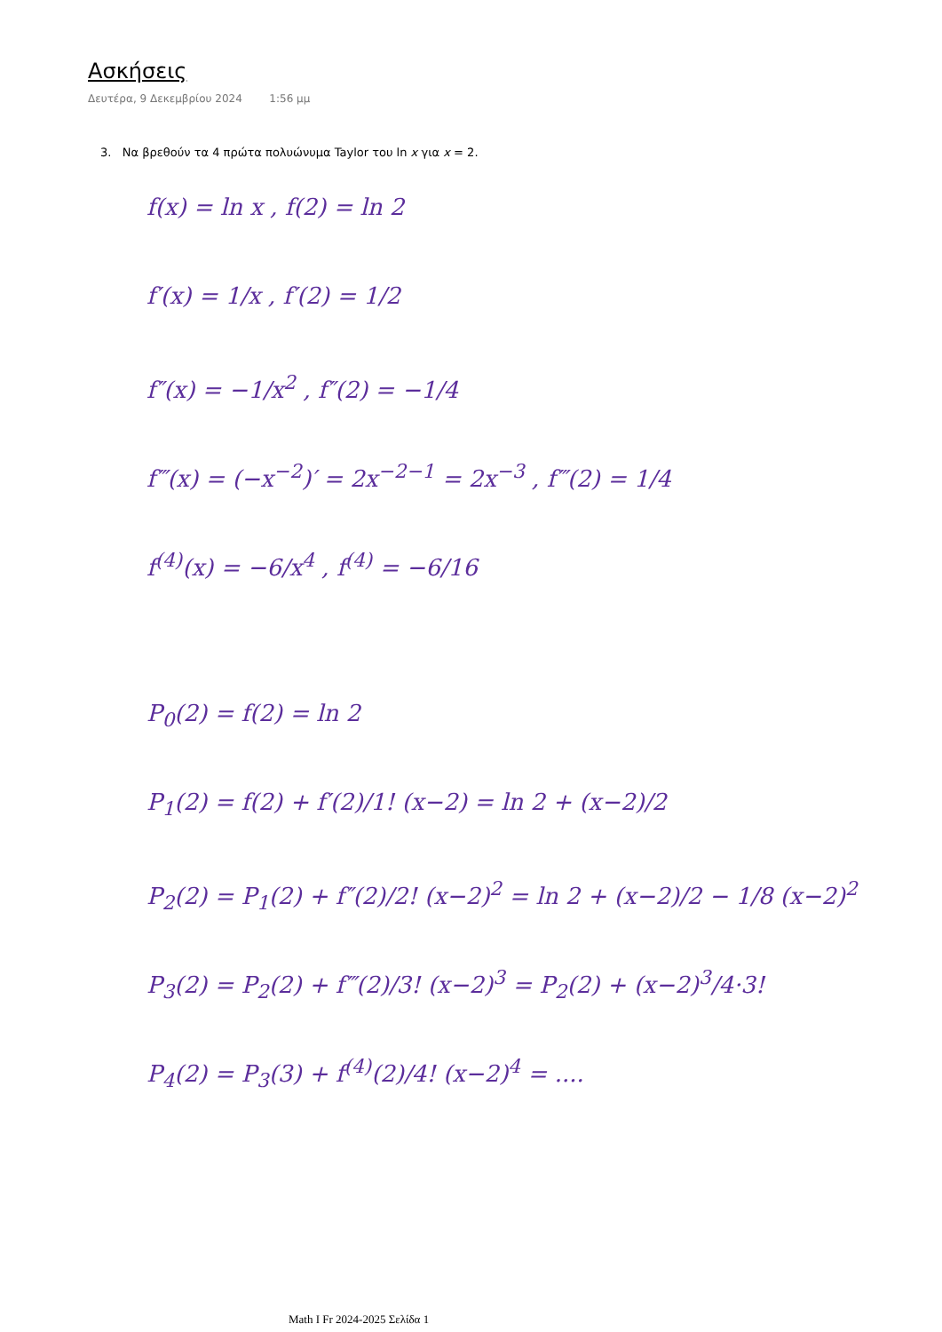Ασκήσεις
Δευτέρα, 9 Δεκεμβρίου 2024 1:56 μμ
3. Να βρεθούν τα 4 πρώτα πολυώνυμα Taylor του ln x για x = 2.
f(x) = ln x , f(2) = ln 2
f′(x) = 1/x , f′(2) = 1/2
f″(x) = −1/x<sup>2</sup> , f″(2) = −1/4
f‴(x) = (−x<sup>−2</sup>)′ = 2x<sup>−2−1</sup> = 2x<sup>−3</sup> , f‴(2) = 1/4
f<sup>(4)</sup>(x) = −6/x<sup>4</sup> , f<sup>(4)</sup> = −6/16
P<sub>0</sub>(2) = f(2) = ln 2
P<sub>1</sub>(2) = f(2) + f′(2)/1! (x−2) = ln 2 + (x−2)/2
P<sub>2</sub>(2) = P<sub>1</sub>(2) + f″(2)/2! (x−2)<sup>2</sup> = ln 2 + (x−2)/2 − 1/8 (x−2)<sup>2</sup>
P<sub>3</sub>(2) = P<sub>2</sub>(2) + f‴(2)/3! (x−2)<sup>3</sup> = P<sub>2</sub>(2) + (x−2)<sup>3</sup>/4·3!
P<sub>4</sub>(2) = P<sub>3</sub>(3) + f<sup>(4)</sup>(2)/4! (x−2)<sup>4</sup> = ....
Math I Fr 2024-2025 Σελίδα 1